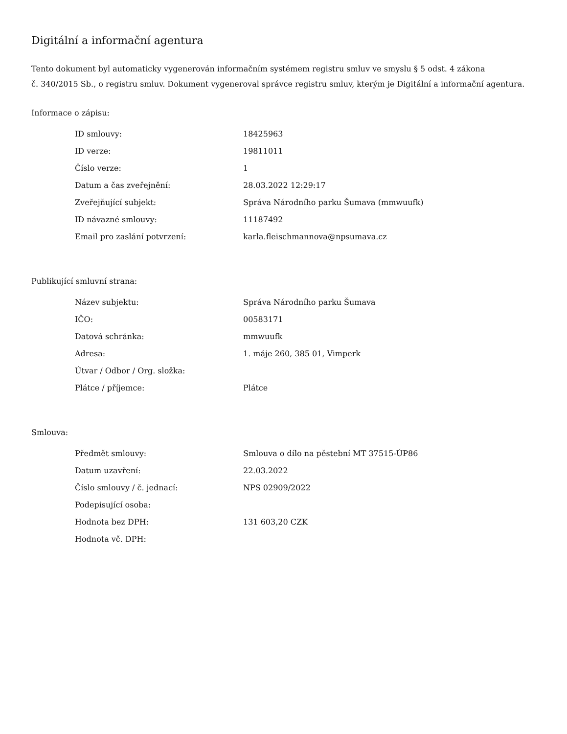Digitální a informační agentura
Tento dokument byl automaticky vygenerován informačním systémem registru smluv ve smyslu § 5 odst. 4 zákona
č. 340/2015 Sb., o registru smluv. Dokument vygeneroval správce registru smluv, kterým je Digitální a informační agentura.
Informace o zápisu:
| ID smlouvy: | 18425963 |
| ID verze: | 19811011 |
| Číslo verze: | 1 |
| Datum a čas zveřejnění: | 28.03.2022 12:29:17 |
| Zveřejňující subjekt: | Správa Národního parku Šumava (mmwuufk) |
| ID návazné smlouvy: | 11187492 |
| Email pro zaslání potvrzení: | karla.fleischmannova@npsumava.cz |
Publikující smluvní strana:
| Název subjektu: | Správa Národního parku Šumava |
| IČO: | 00583171 |
| Datová schránka: | mmwuufk |
| Adresa: | 1. máje 260, 385 01, Vimperk |
| Útvar / Odbor / Org. složka: | |
| Plátce / příjemce: | Plátce |
Smlouva:
| Předmět smlouvy: | Smlouva o dílo na pěstební MT 37515-ÚP86 |
| Datum uzavření: | 22.03.2022 |
| Číslo smlouvy / č. jednací: | NPS 02909/2022 |
| Podepisující osoba: | |
| Hodnota bez DPH: | 131 603,20 CZK |
| Hodnota vč. DPH: | |